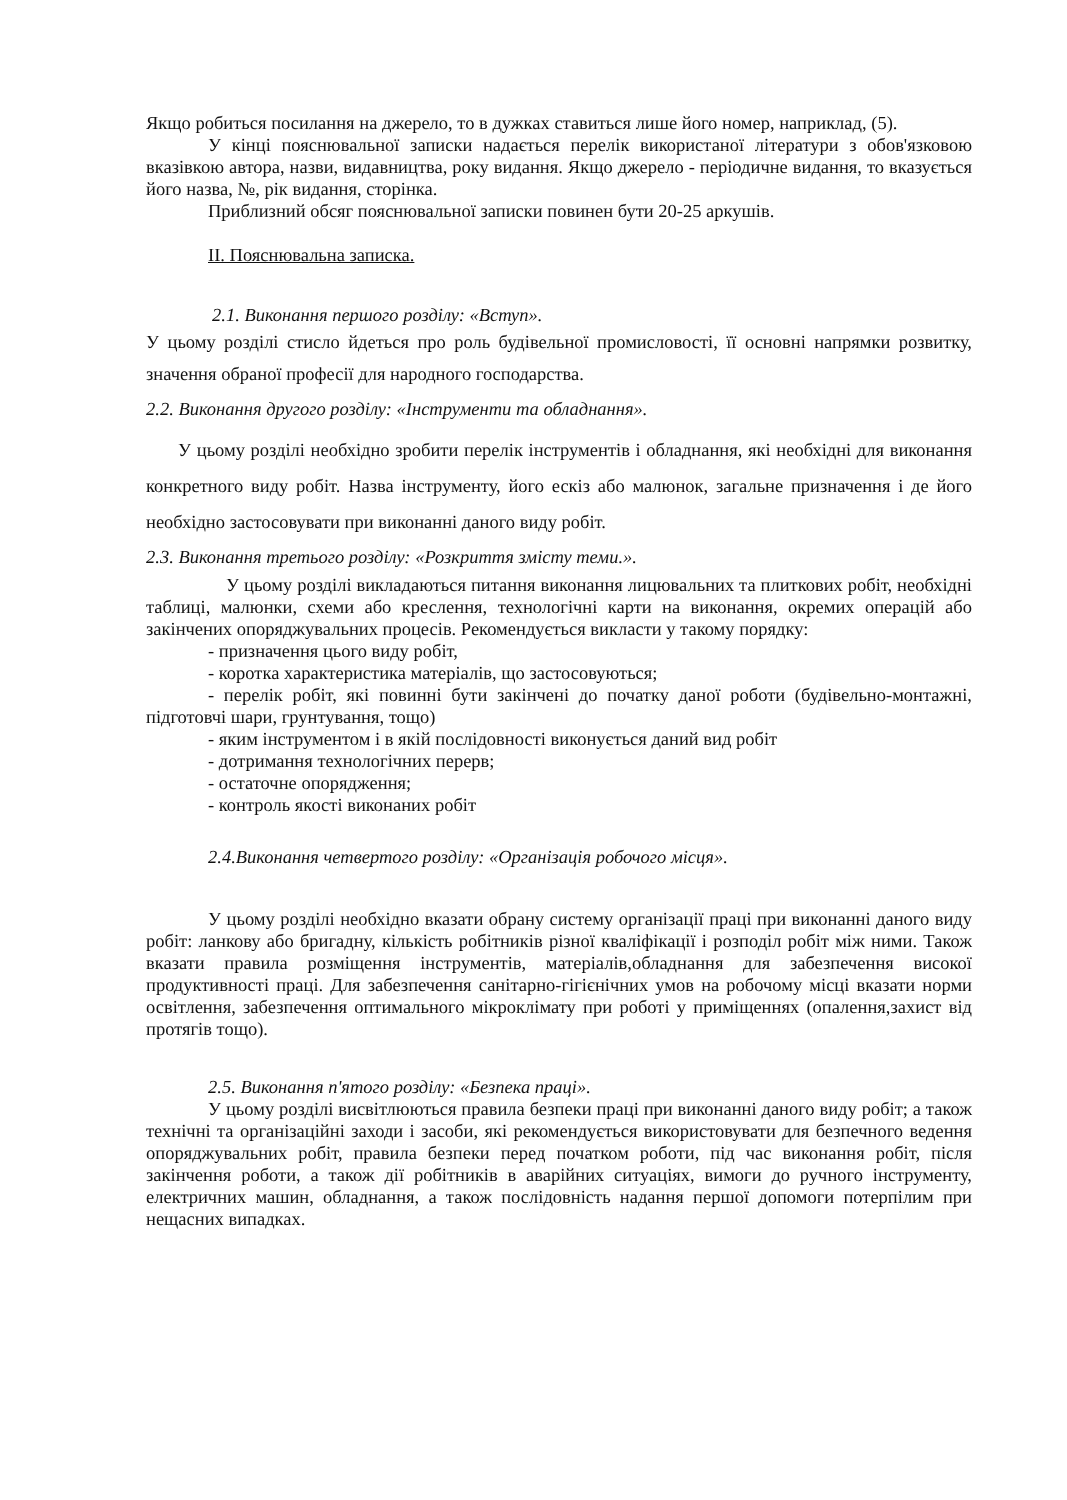Якщо робиться посилання на джерело, то в дужках ставиться лише його номер, наприклад, (5).
У кінці пояснювальної записки надається перелік використаної літератури з обов'язковою вказівкою автора, назви, видавництва, року видання. Якщо джерело - періодичне видання, то вказується його назва, №, рік видання, сторінка.
Приблизний обсяг пояснювальної записки повинен бути 20-25 аркушів.
ІІ. Пояснювальна записка.
2.1. Виконання першого розділу: «Вступ».
У цьому розділі стисло йдеться про роль будівельної промисловості, її основні напрямки розвитку, значення обраної професії для народного господарства.
2.2. Виконання другого розділу: «Інструменти та обладнання».
У цьому розділі необхідно зробити перелік інструментів і обладнання, які необхідні для виконання конкретного виду робіт. Назва інструменту, його ескіз або малюнок, загальне призначення і де його необхідно застосовувати при виконанні даного виду робіт.
2.3. Виконання третього розділу: «Розкриття змісту теми.».
У цьому розділі викладаються питання виконання лицювальних та плиткових робіт, необхідні таблиці, малюнки, схеми або креслення, технологічні карти на виконання, окремих операцій або закінчених опоряджувальних процесів. Рекомендується викласти у такому порядку:
- призначення цього виду робіт,
- коротка характеристика матеріалів, що застосовуються;
- перелік робіт, які повинні бути закінчені до початку даної роботи (будівельно-монтажні, підготовчі шари, грунтування, тощо)
- яким інструментом і в якій послідовності виконується даний вид робіт
- дотримання технологічних перерв;
- остаточне опорядження;
- контроль якості виконаних робіт
2.4.Виконання четвертого розділу: «Організація робочого місця».
У цьому розділі необхідно вказати обрану систему організації праці при виконанні даного виду робіт: ланкову або бригадну, кількість робітників різної кваліфікації і розподіл робіт між ними. Також вказати правила розміщення інструментів, матеріалів,обладнання для забезпечення високої продуктивності праці. Для забезпечення санітарно-гігієнічних умов на робочому місці вказати норми освітлення, забезпечення оптимального мікроклімату при роботі у приміщеннях (опалення,захист від протягів тощо).
2.5. Виконання п'ятого розділу: «Безпека праці».
У цьому розділі висвітлюються правила безпеки праці при виконанні даного виду робіт; а також технічні та організаційні заходи і засоби, які рекомендується використовувати для безпечного ведення опоряджувальних робіт, правила безпеки перед початком роботи, під час виконання робіт, після закінчення роботи, а також дії робітників в аварійних ситуаціях, вимоги до ручного інструменту, електричних машин, обладнання, а також послідовність надання першої допомоги потерпілим при нещасних випадках.